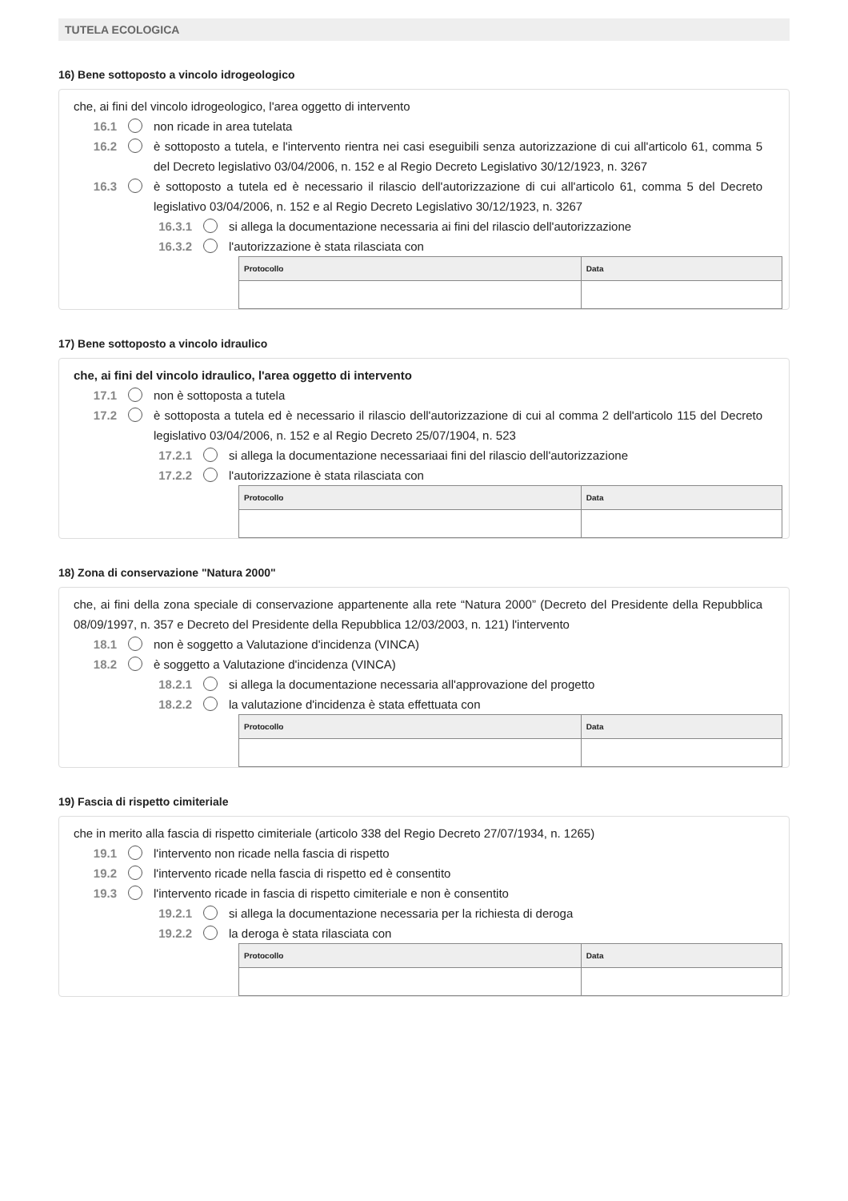TUTELA ECOLOGICA
16) Bene sottoposto a vincolo idrogeologico
che, ai fini del vincolo idrogeologico, l'area oggetto di intervento
16.1 non ricade in area tutelata
16.2 è sottoposto a tutela, e l'intervento rientra nei casi eseguibili senza autorizzazione di cui all'articolo 61, comma 5 del Decreto legislativo 03/04/2006, n. 152 e al Regio Decreto Legislativo 30/12/1923, n. 3267
16.3 è sottoposto a tutela ed è necessario il rilascio dell'autorizzazione di cui all'articolo 61, comma 5 del Decreto legislativo 03/04/2006, n. 152 e al Regio Decreto Legislativo 30/12/1923, n. 3267
16.3.1 si allega la documentazione necessaria ai fini del rilascio dell'autorizzazione
16.3.2 l'autorizzazione è stata rilasciata con
| Protocollo | Data |
| --- | --- |
17) Bene sottoposto a vincolo idraulico
che, ai fini del vincolo idraulico, l'area oggetto di intervento
17.1 non è sottoposta a tutela
17.2 è sottoposta a tutela ed è necessario il rilascio dell'autorizzazione di cui al comma 2 dell'articolo 115 del Decreto legislativo 03/04/2006, n. 152 e al Regio Decreto 25/07/1904, n. 523
17.2.1 si allega la documentazione necessariaai fini del rilascio dell'autorizzazione
17.2.2 l'autorizzazione è stata rilasciata con
| Protocollo | Data |
| --- | --- |
18) Zona di conservazione "Natura 2000"
che, ai fini della zona speciale di conservazione appartenente alla rete “Natura 2000” (Decreto del Presidente della Repubblica 08/09/1997, n. 357 e Decreto del Presidente della Repubblica 12/03/2003, n. 121) l'intervento
18.1 non è soggetto a Valutazione d'incidenza (VINCA)
18.2 è soggetto a Valutazione d'incidenza (VINCA)
18.2.1 si allega la documentazione necessaria all'approvazione del progetto
18.2.2 la valutazione d'incidenza è stata effettuata con
| Protocollo | Data |
| --- | --- |
19) Fascia di rispetto cimiteriale
che in merito alla fascia di rispetto cimiteriale (articolo 338 del Regio Decreto 27/07/1934, n. 1265)
19.1 l'intervento non ricade nella fascia di rispetto
19.2 l'intervento ricade nella fascia di rispetto ed è consentito
19.3 l'intervento ricade in fascia di rispetto cimiteriale e non è consentito
19.2.1 si allega la documentazione necessaria per la richiesta di deroga
19.2.2 la deroga è stata rilasciata con
| Protocollo | Data |
| --- | --- |